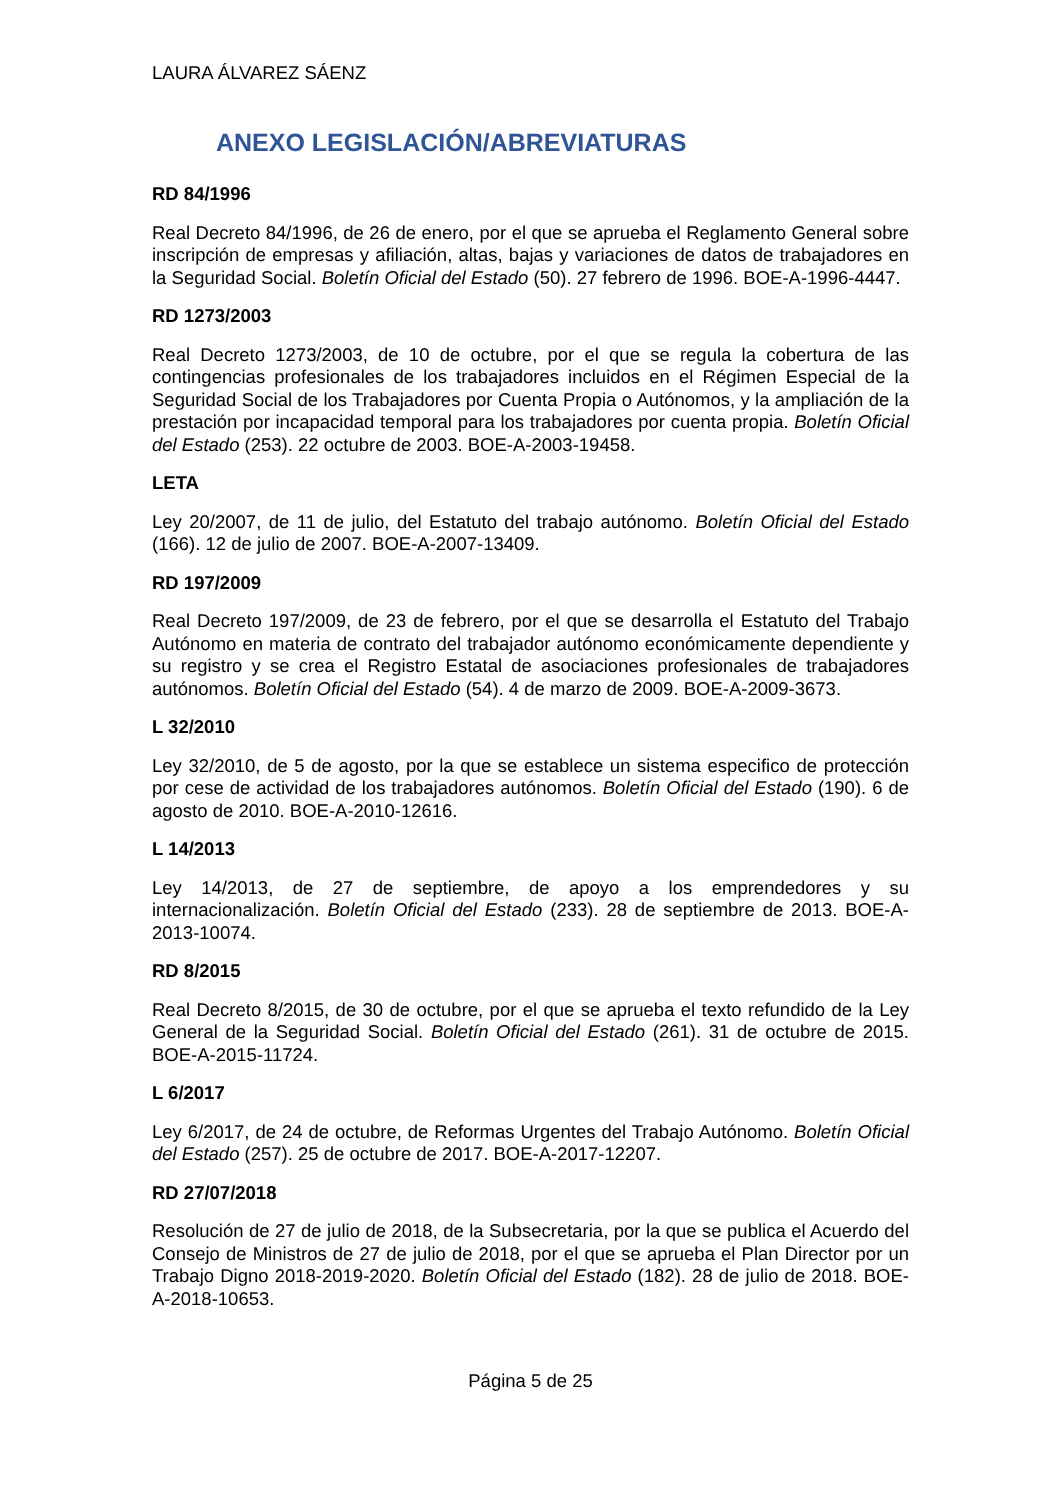LAURA ÁLVAREZ SÁENZ
ANEXO LEGISLACIÓN/ABREVIATURAS
RD 84/1996
Real Decreto 84/1996, de 26 de enero, por el que se aprueba el Reglamento General sobre inscripción de empresas y afiliación, altas, bajas y variaciones de datos de trabajadores en la Seguridad Social. Boletín Oficial del Estado (50). 27 febrero de 1996. BOE-A-1996-4447.
RD 1273/2003
Real Decreto 1273/2003, de 10 de octubre, por el que se regula la cobertura de las contingencias profesionales de los trabajadores incluidos en el Régimen Especial de la Seguridad Social de los Trabajadores por Cuenta Propia o Autónomos, y la ampliación de la prestación por incapacidad temporal para los trabajadores por cuenta propia. Boletín Oficial del Estado (253). 22 octubre de 2003. BOE-A-2003-19458.
LETA
Ley 20/2007, de 11 de julio, del Estatuto del trabajo autónomo. Boletín Oficial del Estado (166). 12 de julio de 2007. BOE-A-2007-13409.
RD 197/2009
Real Decreto 197/2009, de 23 de febrero, por el que se desarrolla el Estatuto del Trabajo Autónomo en materia de contrato del trabajador autónomo económicamente dependiente y su registro y se crea el Registro Estatal de asociaciones profesionales de trabajadores autónomos. Boletín Oficial del Estado (54). 4 de marzo de 2009. BOE-A-2009-3673.
L 32/2010
Ley 32/2010, de 5 de agosto, por la que se establece un sistema especifico de protección por cese de actividad de los trabajadores autónomos. Boletín Oficial del Estado (190). 6 de agosto de 2010. BOE-A-2010-12616.
L 14/2013
Ley 14/2013, de 27 de septiembre, de apoyo a los emprendedores y su internacionalización. Boletín Oficial del Estado (233). 28 de septiembre de 2013. BOE-A-2013-10074.
RD 8/2015
Real Decreto 8/2015, de 30 de octubre, por el que se aprueba el texto refundido de la Ley General de la Seguridad Social. Boletín Oficial del Estado (261). 31 de octubre de 2015. BOE-A-2015-11724.
L 6/2017
Ley 6/2017, de 24 de octubre, de Reformas Urgentes del Trabajo Autónomo. Boletín Oficial del Estado (257). 25 de octubre de 2017. BOE-A-2017-12207.
RD 27/07/2018
Resolución de 27 de julio de 2018, de la Subsecretaria, por la que se publica el Acuerdo del Consejo de Ministros de 27 de julio de 2018, por el que se aprueba el Plan Director por un Trabajo Digno 2018-2019-2020. Boletín Oficial del Estado (182). 28 de julio de 2018. BOE-A-2018-10653.
Página 5 de 25